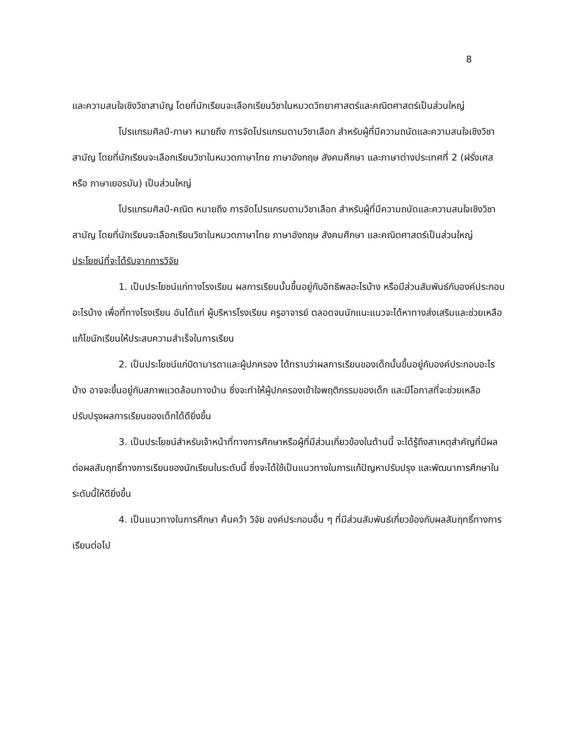8
และความสนใจเชิงวิชาสามัญ โดยที่นักเรียนจะเลือกเรียนวิชาในหมวดวิทยาศาสตร์และคณิตศาสตร์เป็นส่วนใหญ่
โปรแกรมศิลป์-ภาษา หมายถึง การจัดโปรแกรมตามวิชาเลือก สำหรับผู้ที่มีความถนัดและความสนใจเชิงวิชาสามัญ โดยที่นักเรียนจะเลือกเรียนวิชาในหมวดภาษาไทย ภาษาอังกฤษ สังคมศึกษา และภาษาต่างประเทศที่ 2 (ฝรั่งเศส หรือ ภาษาเยอรมัน) เป็นส่วนใหญ่
โปรแกรมศิลป์-คณิต หมายถึง การจัดโปรแกรมตามวิชาเลือก สำหรับผู้ที่มีความถนัดและความสนใจเชิงวิชาสามัญ โดยที่นักเรียนจะเลือกเรียนวิชาในหมวดภาษาไทย ภาษาอังกฤษ สังคมศึกษา และคณิตศาสตร์เป็นส่วนใหญ่
ประโยชน์ที่จะได้รับจากการวิจัย
1. เป็นประโยชน์แก่ทางโรงเรียน ผลการเรียนนั้นขึ้นอยู่กับอิทธิพลอะไรบ้าง หรือมีส่วนสัมพันธ์กับองค์ประกอบอะไรบ้าง เพื่อที่ทางโรงเรียน อันได้แก่ ผู้บริหารโรงเรียน ครูอาจารย์ ตลอดจนนักแนะแนวจะได้หาทางส่งเสริมและช่วยเหลือแก้ไขนักเรียนให้ประสบความสำเร็จในการเรียน
2. เป็นประโยชน์แก่บิดามารดาและผู้ปกครอง ได้ทราบว่าผลการเรียนของเด็กนั้นขึ้นอยู่กับองค์ประกอบอะไรบ้าง อาจจะขึ้นอยู่กับสภาพแวดล้อมทางบ้าน ซึ่งจะทำให้ผู้ปกครองเข้าใจพฤติกรรมของเด็ก และมีโอกาสที่จะช่วยเหลือปรับปรุงผลการเรียนของเด็กได้ดียิ่งขึ้น
3. เป็นประโยชน์สำหรับเจ้าหน้าที่ทางการศึกษาหรือผู้ที่มีส่วนเกี่ยวข้องในด้านนี้ จะได้รู้ถึงสาเหตุสำคัญที่มีผลต่อผลสัมฤทธิ์ทางการเรียนของนักเรียนในระดับนี้ ซึ่งจะได้ใช้เป็นแนวทางในการแก้ปัญหาปรับปรุง และพัฒนาการศึกษาในระดับนี้ให้ดียิ่งขึ้น
4. เป็นแนวทางในการศึกษา ค้นคว้า วิจัย องค์ประกอบอื่น ๆ ที่มีส่วนสัมพันธ์เกี่ยวข้องกับผลสัมฤทธิ์ทางการเรียนต่อไป